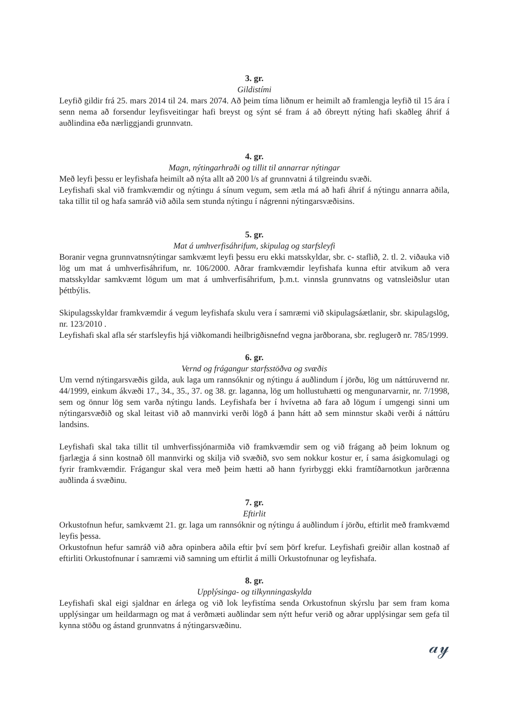3. gr.
Gildistími
Leyfið gildir frá 25. mars 2014 til 24. mars 2074. Að þeim tíma liðnum er heimilt að framlengja leyfið til 15 ára í senn nema að forsendur leyfisveitingar hafi breyst og sýnt sé fram á að óbreytt nýting hafi skaðleg áhrif á auðlindina eða nærliggjandi grunnvatn.
4. gr.
Magn, nýtingarhraði og tillit til annarrar nýtingar
Með leyfi þessu er leyfishafa heimilt að nýta allt að 200 l/s af grunnvatni á tilgreindu svæði.
Leyfishafi skal við framkvæmdir og nýtingu á sínum vegum, sem ætla má að hafi áhrif á nýtingu annarra aðila, taka tillit til og hafa samráð við aðila sem stunda nýtingu í nágrenni nýtingarsvæðisins.
5. gr.
Mat á umhverfisáhrifum, skipulag og starfsleyfi
Boranir vegna grunnvatnsnýtingar samkvæmt leyfi þessu eru ekki matsskyldar, sbr. c- staflið, 2. tl. 2. viðauka við lög um mat á umhverfisáhrifum, nr. 106/2000. Aðrar framkvæmdir leyfishafa kunna eftir atvikum að vera matsskyldar samkvæmt lögum um mat á umhverfisáhrifum, þ.m.t. vinnsla grunnvatns og vatnsleiðslur utan þéttbýlis.
Skipulagsskyldar framkvæmdir á vegum leyfishafa skulu vera í samræmi við skipulagsáætlanir, sbr. skipulagslög, nr. 123/2010 .
Leyfishafi skal afla sér starfsleyfis hjá viðkomandi heilbrigðisnefnd vegna jarðborana, sbr. reglugerð nr. 785/1999.
6. gr.
Vernd og frágangur starfsstöðva og svæðis
Um vernd nýtingarsvæðis gilda, auk laga um rannsóknir og nýtingu á auðlindum í jörðu, lög um náttúruvernd nr. 44/1999, einkum ákvæði 17., 34., 35., 37. og 38. gr. laganna, lög um hollustuhætti og mengunarvarnir, nr. 7/1998, sem og önnur lög sem varða nýtingu lands. Leyfishafa ber í hvívetna að fara að lögum í umgengi sinni um nýtingarsvæðið og skal leitast við að mannvirki verði lögð á þann hátt að sem minnstur skaði verði á náttúru landsins.
Leyfishafi skal taka tillit til umhverfissjónarmiða við framkvæmdir sem og við frágang að þeim loknum og fjarlægja á sinn kostnað öll mannvirki og skilja við svæðið, svo sem nokkur kostur er, í sama ásigkomulagi og fyrir framkvæmdir. Frágangur skal vera með þeim hætti að hann fyrirbyggi ekki framtíðarnotkun jarðrænna auðlinda á svæðinu.
7. gr.
Eftirlit
Orkustofnun hefur, samkvæmt 21. gr. laga um rannsóknir og nýtingu á auðlindum í jörðu, eftirlit með framkvæmd leyfis þessa.
Orkustofnun hefur samráð við aðra opinbera aðila eftir því sem þörf krefur. Leyfishafi greiðir allan kostnað af eftirliti Orkustofnunar í samræmi við samning um eftirlit á milli Orkustofnunar og leyfishafa.
8. gr.
Upplýsinga- og tilkynningaskylda
Leyfishafi skal eigi sjaldnar en árlega og við lok leyfistíma senda Orkustofnun skýrslu þar sem fram koma upplýsingar um heildarmagn og mat á verðmæti auðlindar sem nýtt hefur verið og aðrar upplýsingar sem gefa til kynna stöðu og ástand grunnvatns á nýtingarsvæðinu.
𝒶𝓎